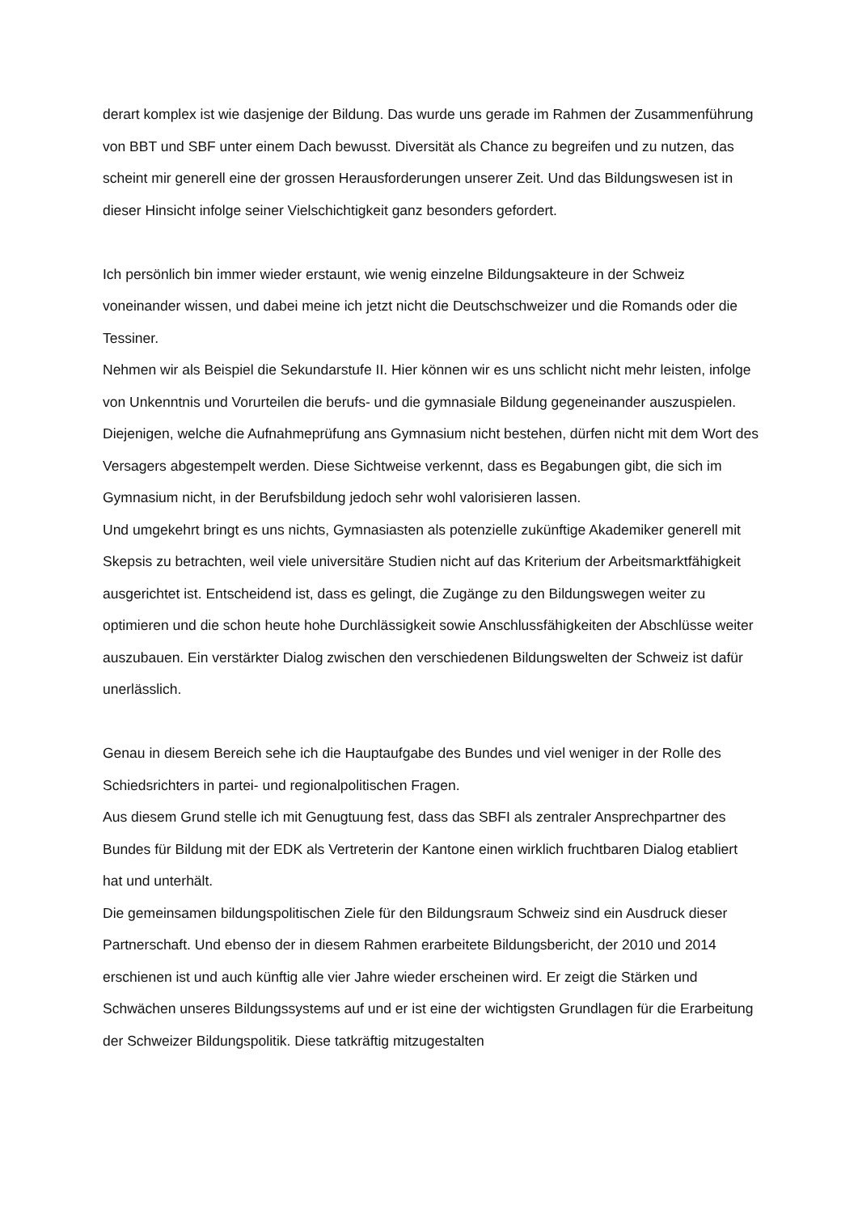derart komplex ist wie dasjenige der Bildung. Das wurde uns gerade im Rahmen der Zusammenführung von BBT und SBF unter einem Dach bewusst. Diversität als Chance zu begreifen und zu nutzen, das scheint mir generell eine der grossen Herausforderungen unserer Zeit. Und das Bildungswesen ist in dieser Hinsicht infolge seiner Vielschichtigkeit ganz besonders gefordert.
Ich persönlich bin immer wieder erstaunt, wie wenig einzelne Bildungsakteure in der Schweiz voneinander wissen, und dabei meine ich jetzt nicht die Deutschschweizer und die Romands oder die Tessiner.
Nehmen wir als Beispiel die Sekundarstufe II. Hier können wir es uns schlicht nicht mehr leisten, infolge von Unkenntnis und Vorurteilen die berufs- und die gymnasiale Bildung gegeneinander auszuspielen. Diejenigen, welche die Aufnahmeprüfung ans Gymnasium nicht bestehen, dürfen nicht mit dem Wort des Versagers abgestempelt werden. Diese Sichtweise verkennt, dass es Begabungen gibt, die sich im Gymnasium nicht, in der Berufsbildung jedoch sehr wohl valorisieren lassen.
Und umgekehrt bringt es uns nichts, Gymnasiasten als potenzielle zukünftige Akademiker generell mit Skepsis zu betrachten, weil viele universitäre Studien nicht auf das Kriterium der Arbeitsmarktfähigkeit ausgerichtet ist. Entscheidend ist, dass es gelingt, die Zugänge zu den Bildungswegen weiter zu optimieren und die schon heute hohe Durchlässigkeit sowie Anschlussfähigkeiten der Abschlüsse weiter auszubauen. Ein verstärkter Dialog zwischen den verschiedenen Bildungswelten der Schweiz ist dafür unerlässlich.
Genau in diesem Bereich sehe ich die Hauptaufgabe des Bundes und viel weniger in der Rolle des Schiedsrichters in partei- und regionalpolitischen Fragen.
Aus diesem Grund stelle ich mit Genugtuung fest, dass das SBFI als zentraler Ansprechpartner des Bundes für Bildung mit der EDK als Vertreterin der Kantone einen wirklich fruchtbaren Dialog etabliert hat und unterhält.
Die gemeinsamen bildungspolitischen Ziele für den Bildungsraum Schweiz sind ein Ausdruck dieser Partnerschaft. Und ebenso der in diesem Rahmen erarbeitete Bildungsbericht, der 2010 und 2014 erschienen ist und auch künftig alle vier Jahre wieder erscheinen wird. Er zeigt die Stärken und Schwächen unseres Bildungssystems auf und er ist eine der wichtigsten Grundlagen für die Erarbeitung der Schweizer Bildungspolitik. Diese tatkräftig mitzugestalten